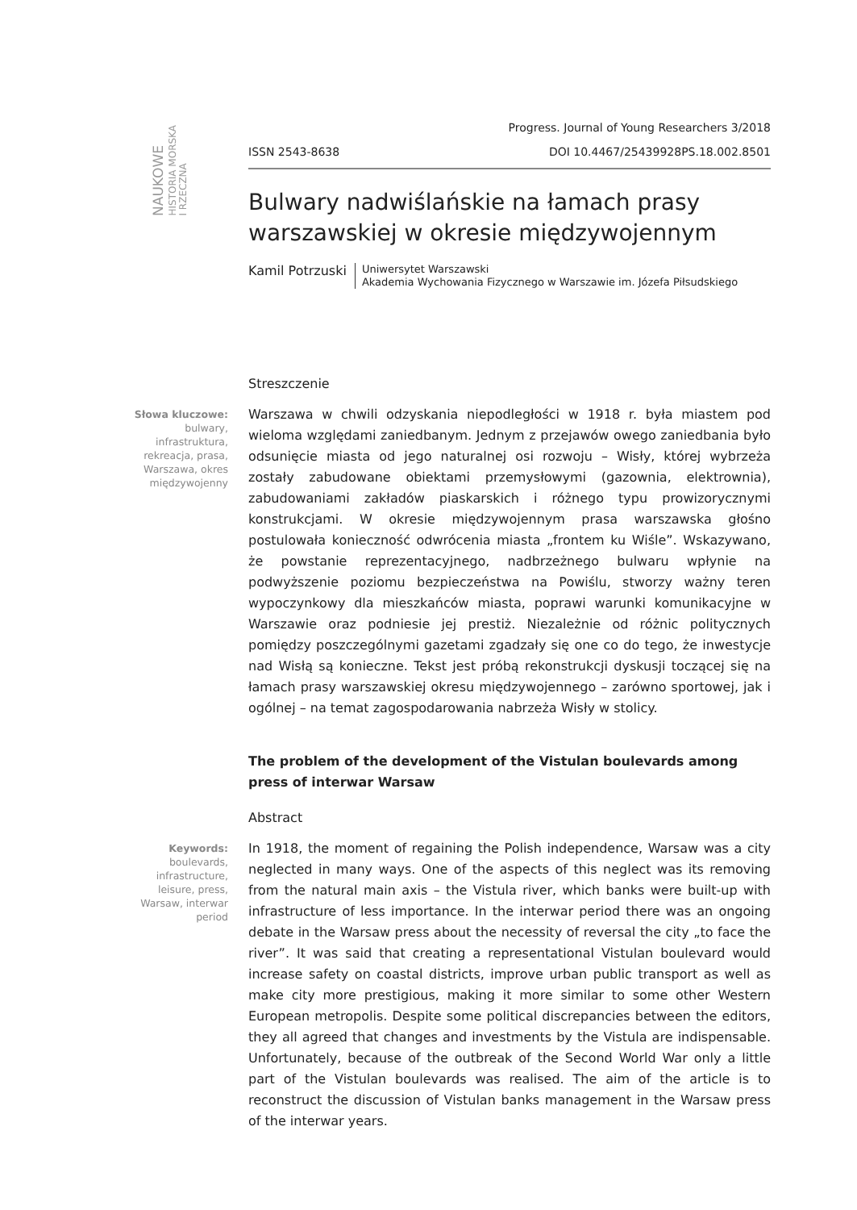NAUKOWE
HISTORIA MORSKA
I RZECZNA
Progress. Journal of Young Researchers 3/2018
ISSN 2543-8638 DOI 10.4467/25439928PS.18.002.8501
Bulwary nadwiślańskie na łamach prasy warszawskiej w okresie międzywojennym
Kamil Potrzuski
Uniwersytet Warszawski
Akademia Wychowania Fizycznego w Warszawie im. Józefa Piłsudskiego
Streszczenie
Słowa kluczowe:
bulwary, infrastruktura, rekreacja, prasa, Warszawa, okres międzywojenny
Warszawa w chwili odzyskania niepodległości w 1918 r. była miastem pod wieloma względami zaniedbanym. Jednym z przejawów owego zaniedbania było odsunięcie miasta od jego naturalnej osi rozwoju – Wisły, której wybrzeża zostały zabudowane obiektami przemysłowymi (gazownia, elektrownia), zabudowaniami zakładów piaskarskich i różnego typu prowizorycznymi konstrukcjami. W okresie międzywojennym prasa warszawska głośno postulowała konieczność odwrócenia miasta „frontem ku Wiśle”. Wskazywano, że powstanie reprezentacyjnego, nadbrzeżnego bulwaru wpłynie na podwyższenie poziomu bezpieczeństwa na Powiślu, stworzy ważny teren wypoczynkowy dla mieszkańców miasta, poprawi warunki komunikacyjne w Warszawie oraz podniesie jej prestiż. Niezależnie od różnic politycznych pomiędzy poszczególnymi gazetami zgadzały się one co do tego, że inwestycje nad Wisłą są konieczne. Tekst jest próbą rekonstrukcji dyskusji toczącej się na łamach prasy warszawskiej okresu międzywojennego – zarówno sportowej, jak i ogólnej – na temat zagospodarowania nabrzeża Wisły w stolicy.
The problem of the development of the Vistulan boulevards among press of interwar Warsaw
Abstract
Keywords:
boulevards, infrastructure, leisure, press, Warsaw, interwar period
In 1918, the moment of regaining the Polish independence, Warsaw was a city neglected in many ways. One of the aspects of this neglect was its removing from the natural main axis – the Vistula river, which banks were built-up with infrastructure of less importance. In the interwar period there was an ongoing debate in the Warsaw press about the necessity of reversal the city „to face the river”. It was said that creating a representational Vistulan boulevard would increase safety on coastal districts, improve urban public transport as well as make city more prestigious, making it more similar to some other Western European metropolis. Despite some political discrepancies between the editors, they all agreed that changes and investments by the Vistula are indispensable. Unfortunately, because of the outbreak of the Second World War only a little part of the Vistulan boulevards was realised. The aim of the article is to reconstruct the discussion of Vistulan banks management in the Warsaw press of the interwar years.